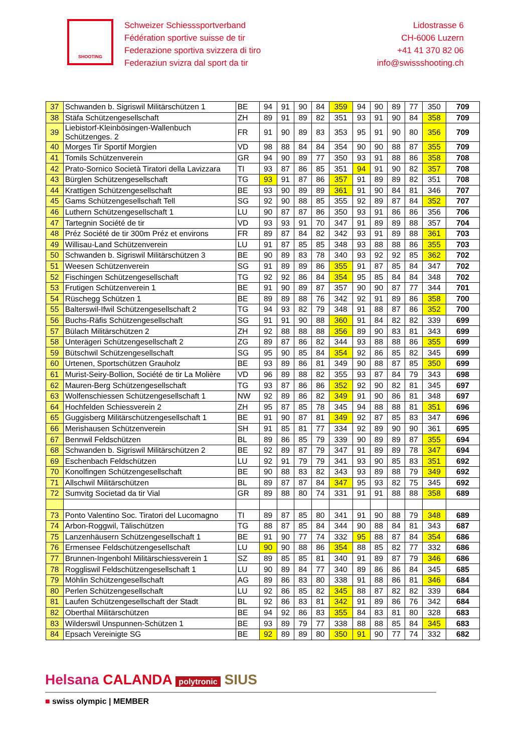SHOOTING
Schweizer Schiesssportverband
Fédération sportive suisse de tir
Federazione sportiva svizzera di tiro
Federaziun svizra dal sport da tir
Lidostrasse 6
CH-6006 Luzern
+41 41 370 82 06
info@swissshooting.ch
| 37 | Schwanden b. Sigriswil Militärschützen 1 | BE | 94 | 91 | 90 | 84 | 359 | 94 | 90 | 89 | 77 | 350 | 709 |
| 38 | Stäfa Schützengesellschaft | ZH | 89 | 91 | 89 | 82 | 351 | 93 | 91 | 90 | 84 | 358 | 709 |
| 39 | Liebistorf-Kleinbösingen-Wallenbuch Schützenges. 2 | FR | 91 | 90 | 89 | 83 | 353 | 95 | 91 | 90 | 80 | 356 | 709 |
| 40 | Morges Tir Sportif Morgien | VD | 98 | 88 | 84 | 84 | 354 | 90 | 90 | 88 | 87 | 355 | 709 |
| 41 | Tomils Schützenverein | GR | 94 | 90 | 89 | 77 | 350 | 93 | 91 | 88 | 86 | 358 | 708 |
| 42 | Prato-Sornico Società Tiratori della Lavizzara | TI | 93 | 87 | 86 | 85 | 351 | 94 | 91 | 90 | 82 | 357 | 708 |
| 43 | Bürglen Schützengesellschaft | TG | 93 | 91 | 87 | 86 | 357 | 91 | 89 | 89 | 82 | 351 | 708 |
| 44 | Krattigen Schützengesellschaft | BE | 93 | 90 | 89 | 89 | 361 | 91 | 90 | 84 | 81 | 346 | 707 |
| 45 | Gams Schützengesellschaft Tell | SG | 92 | 90 | 88 | 85 | 355 | 92 | 89 | 87 | 84 | 352 | 707 |
| 46 | Luthern Schützengesellschaft 1 | LU | 90 | 87 | 87 | 86 | 350 | 93 | 91 | 86 | 86 | 356 | 706 |
| 47 | Tartegnin Société de tir | VD | 93 | 93 | 91 | 70 | 347 | 91 | 89 | 89 | 88 | 357 | 704 |
| 48 | Préz Société de tir 300m Préz et environs | FR | 89 | 87 | 84 | 82 | 342 | 93 | 91 | 89 | 88 | 361 | 703 |
| 49 | Willisau-Land Schützenverein | LU | 91 | 87 | 85 | 85 | 348 | 93 | 88 | 88 | 86 | 355 | 703 |
| 50 | Schwanden b. Sigriswil Militärschützen 3 | BE | 90 | 89 | 83 | 78 | 340 | 93 | 92 | 92 | 85 | 362 | 702 |
| 51 | Weesen Schützenverein | SG | 91 | 89 | 89 | 86 | 355 | 91 | 87 | 85 | 84 | 347 | 702 |
| 52 | Fischingen Schützengesellschaft | TG | 92 | 92 | 86 | 84 | 354 | 95 | 85 | 84 | 84 | 348 | 702 |
| 53 | Frutigen Schützenverein 1 | BE | 91 | 90 | 89 | 87 | 357 | 90 | 90 | 87 | 77 | 344 | 701 |
| 54 | Rüschegg Schützen 1 | BE | 89 | 89 | 88 | 76 | 342 | 92 | 91 | 89 | 86 | 358 | 700 |
| 55 | Balterswil-Ifwil Schützengesellschaft 2 | TG | 94 | 93 | 82 | 79 | 348 | 91 | 88 | 87 | 86 | 352 | 700 |
| 56 | Buchs-Räfis Schützengesellschaft | SG | 91 | 91 | 90 | 88 | 360 | 91 | 84 | 82 | 82 | 339 | 699 |
| 57 | Bülach Militärschützen 2 | ZH | 92 | 88 | 88 | 88 | 356 | 89 | 90 | 83 | 81 | 343 | 699 |
| 58 | Unterägeri Schützengesellschaft 2 | ZG | 89 | 87 | 86 | 82 | 344 | 93 | 88 | 88 | 86 | 355 | 699 |
| 59 | Bütschwil Schützengesellschaft | SG | 95 | 90 | 85 | 84 | 354 | 92 | 86 | 85 | 82 | 345 | 699 |
| 60 | Urtenen, Sportschützen Grauholz | BE | 93 | 89 | 86 | 81 | 349 | 90 | 88 | 87 | 85 | 350 | 699 |
| 61 | Murist-Seiry-Bollion, Société de tir La Molière | VD | 96 | 89 | 88 | 82 | 355 | 93 | 87 | 84 | 79 | 343 | 698 |
| 62 | Mauren-Berg Schützengesellschaft | TG | 93 | 87 | 86 | 86 | 352 | 92 | 90 | 82 | 81 | 345 | 697 |
| 63 | Wolfenschiessen Schützengesellschaft 1 | NW | 92 | 89 | 86 | 82 | 349 | 91 | 90 | 86 | 81 | 348 | 697 |
| 64 | Hochfelden Schiessverein 2 | ZH | 95 | 87 | 85 | 78 | 345 | 94 | 88 | 88 | 81 | 351 | 696 |
| 65 | Guggisberg Militärschützengesellschaft 1 | BE | 91 | 90 | 87 | 81 | 349 | 92 | 87 | 85 | 83 | 347 | 696 |
| 66 | Merishausen Schützenverein | SH | 91 | 85 | 81 | 77 | 334 | 92 | 89 | 90 | 90 | 361 | 695 |
| 67 | Bennwil Feldschützen | BL | 89 | 86 | 85 | 79 | 339 | 90 | 89 | 89 | 87 | 355 | 694 |
| 68 | Schwanden b. Sigriswil Militärschützen 2 | BE | 92 | 89 | 87 | 79 | 347 | 91 | 89 | 89 | 78 | 347 | 694 |
| 69 | Eschenbach Feldschützen | LU | 92 | 91 | 79 | 79 | 341 | 93 | 90 | 85 | 83 | 351 | 692 |
| 70 | Konolfingen Schützengesellschaft | BE | 90 | 88 | 83 | 82 | 343 | 93 | 89 | 88 | 79 | 349 | 692 |
| 71 | Allschwil Militärschützen | BL | 89 | 87 | 87 | 84 | 347 | 95 | 93 | 82 | 75 | 345 | 692 |
| 72 | Sumvitg Societad da tir Vial | GR | 89 | 88 | 80 | 74 | 331 | 91 | 91 | 88 | 88 | 358 | 689 |
| 73 | Ponto Valentino Soc. Tiratori del Lucomagno | TI | 89 | 87 | 85 | 80 | 341 | 91 | 90 | 88 | 79 | 348 | 689 |
| 74 | Arbon-Roggwil, Tälischützen | TG | 88 | 87 | 85 | 84 | 344 | 90 | 88 | 84 | 81 | 343 | 687 |
| 75 | Lanzenhäusern Schützengesellschaft 1 | BE | 91 | 90 | 77 | 74 | 332 | 95 | 88 | 87 | 84 | 354 | 686 |
| 76 | Ermensee Feldschützengesellschaft | LU | 90 | 90 | 88 | 86 | 354 | 88 | 85 | 82 | 77 | 332 | 686 |
| 77 | Brunnen-Ingenbohl Militärschiessverein 1 | SZ | 89 | 85 | 85 | 81 | 340 | 91 | 89 | 87 | 79 | 346 | 686 |
| 78 | Roggliswil Feldschützengesellschaft 1 | LU | 90 | 89 | 84 | 77 | 340 | 89 | 86 | 86 | 84 | 345 | 685 |
| 79 | Möhlin Schützengesellschaft | AG | 89 | 86 | 83 | 80 | 338 | 91 | 88 | 86 | 81 | 346 | 684 |
| 80 | Perlen Schützengesellschaft | LU | 92 | 86 | 85 | 82 | 345 | 88 | 87 | 82 | 82 | 339 | 684 |
| 81 | Laufen Schützengesellschaft der Stadt | BL | 92 | 86 | 83 | 81 | 342 | 91 | 89 | 86 | 76 | 342 | 684 |
| 82 | Oberthal Militärschützen | BE | 94 | 92 | 86 | 83 | 355 | 84 | 83 | 81 | 80 | 328 | 683 |
| 83 | Wilderswil Unspunnen-Schützen 1 | BE | 93 | 89 | 79 | 77 | 338 | 88 | 88 | 85 | 84 | 345 | 683 |
| 84 | Epsach Vereinigte SG | BE | 92 | 89 | 89 | 80 | 350 | 91 | 90 | 77 | 74 | 332 | 682 |
Helsana CALANDA polytronic SIUS
■ swiss olympic | MEMBER